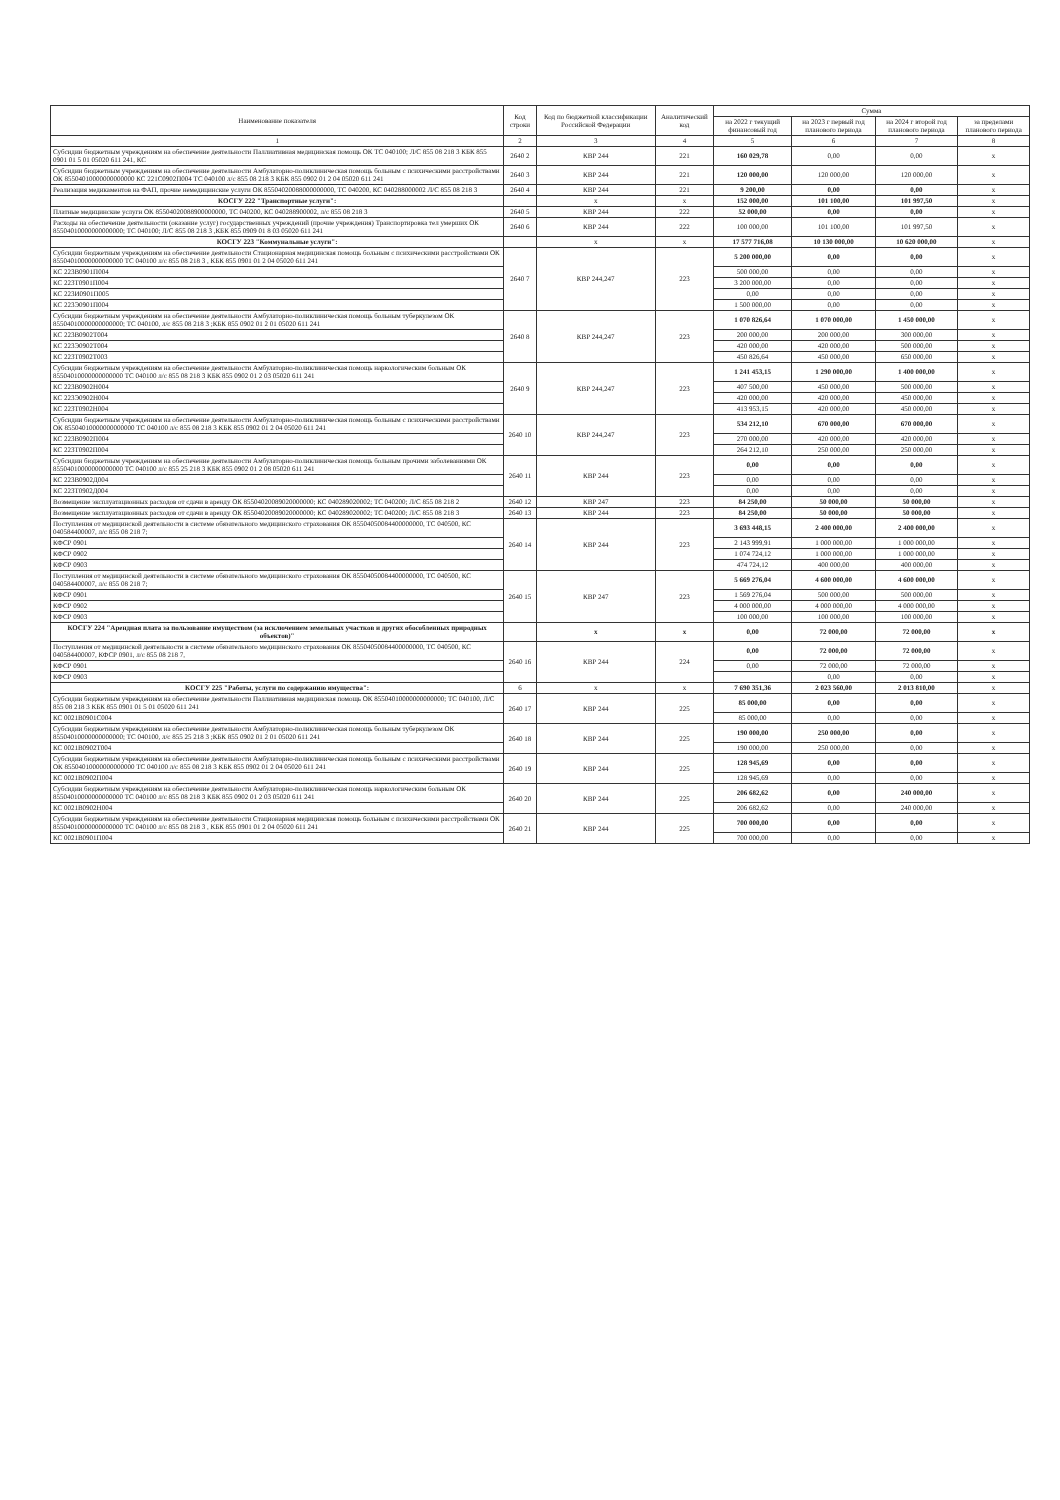| Наименование показателя | Код строки | Код по бюджетной классификации Российской Федерации | Аналитический код | Сумма | | | |
| --- | --- | --- | --- | --- | --- | --- | --- |
| | | | | на 2022 г текущий финансовый год | на 2023 г первый год планового периода | на 2024 г второй год планового периода | за пределами планового периода |
| 1 | 2 | 3 | 4 | 5 | 6 | 7 | 8 |
| Субсидии бюджетным учреждениям на обеспечение деятельности Паллиативная медицинская помощь ОК ТС 040100; Л/С 855 08 218 3 КБК 855 0901 01 5 01 05020 611 241, КС | 2640 2 | КВР 244 | 221 | 160 029,78 | 0,00 | 0,00 | x |
| Субсидии бюджетным учреждениям на обеспечение деятельности Амбулаторно-поликлиническая помощь больным с психическими расстройствами ОК 85504010000000000000 КС 221С0902П004 ТС 040100 л/с 855 08 218 3 КБК 855 0902 01 2 04 05020 611 241 | 2640 3 | КВР 244 | 221 | 120 000,00 | 120 000,00 | 120 000,00 | x |
| Реализация медикаментов на ФАП, прочие немедицинские услуги ОК 85504020088000000000, ТС 040200, КС 040288000002 Л/С 855 08 218 3 | 2640 4 | КВР 244 | 221 | 9 200,00 | 0,00 | 0,00 | x |
| КОСГУ 222 "Транспортные услуги": | | x | x | 152 000,00 | 101 100,00 | 101 997,50 | x |
| Платные медицинские услуги ОК 85504020088900000000, ТС 040200, КС 040288900002, л/с 855 08 218 3 | 2640 5 | КВР 244 | 222 | 52 000,00 | 0,00 | 0,00 | x |
| Расходы на обеспечение деятельности (оказание услуг) государственных учреждений (прочие учреждения) Транспортировка тел умерших ОК 85504010000000000000; ТС 040100; Л/С 855 08 218 3 ,КБК 855 0909 01 8 03 05020 611 241 | 2640 6 | КВР 244 | 222 | 100 000,00 | 101 100,00 | 101 997,50 | x |
| КОСГУ 223 "Коммунальные услуги": | | x | x | 17 577 716,08 | 10 130 000,00 | 10 620 000,00 | x |
| Субсидии бюджетным учреждениям на обеспечение деятельности Стационарная медицинская помощь больным с психическими расстройствами ОК 85504010000000000000 ТС 040100 л/с 855 08 218 3 , КБК 855 0901 01 2 04 05020 611 241 | 2640 7 | КВР 244,247 | 223 | 5 200 000,00 | 0,00 | 0,00 | x |
| КС 223В0901П004 | | | | 500 000,00 | 0,00 | 0,00 | x |
| КС 223Т0901П004 | | | | 3 200 000,00 | 0,00 | 0,00 | x |
| КС 223И0901П005 | | | | 0,00 | 0,00 | 0,00 | x |
| КС 223Э0901П004 | | | | 1 500 000,00 | 0,00 | 0,00 | x |
| Субсидии бюджетным учреждениям на обеспечение деятельности Амбулаторно-поликлиническая помощь больным туберкулезом ОК 85504010000000000000; ТС 040100, л/с 855 08 218 3 ;КБК 855 0902 01 2 01 05020 611 241 | 2640 8 | КВР 244,247 | 223 | 1 070 826,64 | 1 070 000,00 | 1 450 000,00 | x |
| КС 223В0902Т004 | | | | 200 000,00 | 200 000,00 | 300 000,00 | x |
| КС 223Э0902Т004 | | | | 420 000,00 | 420 000,00 | 500 000,00 | x |
| КС 223Т0902Т003 | | | | 450 826,64 | 450 000,00 | 650 000,00 | x |
| Субсидии бюджетным учреждениям на обеспечение деятельности Амбулаторно-поликлиническая помощь наркологическим больным ОК 85504010000000000000 ТС 040100 л/с 855 08 218 3 КБК 855 0902 01 2 03 05020 611 241 | 2640 9 | КВР 244,247 | 223 | 1 241 453,15 | 1 290 000,00 | 1 400 000,00 | x |
| КС 223В0902Н004 | | | | 407 500,00 | 450 000,00 | 500 000,00 | x |
| КС 223Э0902Н004 | | | | 420 000,00 | 420 000,00 | 450 000,00 | x |
| КС 223Т0902Н004 | | | | 413 953,15 | 420 000,00 | 450 000,00 | x |
| Субсидии бюджетным учреждениям на обеспечение деятельности Амбулаторно-поликлиническая помощь больным с психическими расстройствами ОК 85504010000000000000 ТС 040100 л/с 855 08 218 3 КБК 855 0902 01 2 04 05020 611 241 | 2640 10 | КВР 244,247 | 223 | 534 212,10 | 670 000,00 | 670 000,00 | x |
| КС 223В0902П004 | | | | 270 000,00 | 420 000,00 | 420 000,00 | x |
| КС 223Т0902П004 | | | | 264 212,10 | 250 000,00 | 250 000,00 | x |
| Субсидии бюджетным учреждениям на обеспечение деятельности Амбулаторно-поликлиническая помощь больным прочими заболеваниями ОК 85504010000000000000 ТС 040100 л/с 855 25 218 3 КБК 855 0902 01 2 08 05020 611 241 | 2640 11 | КВР 244 | 223 | 0,00 | 0,00 | 0,00 | x |
| КС 223В0902Д004 | | | | 0,00 | 0,00 | 0,00 | x |
| КС 223Т0902Д004 | | | | 0,00 | 0,00 | 0,00 | x |
| Возмещение эксплуатационных расходов от сдачи в аренду ОК 85504020089020000000; КС 040289020002; ТС 040200; Л/С 855 08 218 2 | 2640 12 | КВР 247 | 223 | 84 250,00 | 50 000,00 | 50 000,00 | x |
| Возмещение эксплуатационных расходов от сдачи в аренду ОК 85504020089020000000; КС 040289020002; ТС 040200; Л/С 855 08 218 3 | 2640 13 | КВР 244 | 223 | 84 250,00 | 50 000,00 | 50 000,00 | x |
| Поступления от медицинской деятельности в системе обязательного медицинского страхования ОК 85504050084400000000, ТС 040500, КС 040584400007, л/с 855 08 218 7; | 2640 14 | КВР 244 | 223 | 3 693 448,15 | 2 400 000,00 | 2 400 000,00 | x |
| КФСР 0901 | | | | 2 143 999,91 | 1 000 000,00 | 1 000 000,00 | x |
| КФСР 0902 | | | | 1 074 724,12 | 1 000 000,00 | 1 000 000,00 | x |
| КФСР 0903 | | | | 474 724,12 | 400 000,00 | 400 000,00 | x |
| Поступления от медицинской деятельности в системе обязательного медицинского страхования ОК 85504050084400000000, ТС 040500, КС 040584400007, л/с 855 08 218 7; | 2640 15 | КВР 247 | 223 | 5 669 276,04 | 4 600 000,00 | 4 600 000,00 | x |
| КФСР 0901 | | | | 1 569 276,04 | 500 000,00 | 500 000,00 | x |
| КФСР 0902 | | | | 4 000 000,00 | 4 000 000,00 | 4 000 000,00 | x |
| КФСР 0903 | | | | 100 000,00 | 100 000,00 | 100 000,00 | x |
| КОСГУ 224 "Арендная плата за пользование имуществом (за исключением земельных участков и других обособленных природных объектов)" | | x | x | 0,00 | 72 000,00 | 72 000,00 | x |
| Поступления от медицинской деятельности в системе обязательного медицинского страхования ОК 85504050084400000000, ТС 040500, КС 040584400007, КФСР 0901, л/с 855 08 218 7, | 2640 16 | КВР 244 | 224 | 0,00 | 72 000,00 | 72 000,00 | x |
| КФСР 0901 | | | | 0,00 | 72 000,00 | 72 000,00 | x |
| КФСР 0903 | | | | | 0,00 | 0,00 | x |
| КОСГУ 225 "Работы, услуги по содержанию имущества": | 6 | x | x | 7 690 351,36 | 2 023 560,00 | 2 013 810,00 | x |
| Субсидии бюджетным учреждениям на обеспечение деятельности Паллиативная медицинская помощь ОК 85504010000000000000; ТС 040100, Л/С 855 08 218 3 КБК 855 0901 01 5 01 05020 611 241 | 2640 17 | КВР 244 | 225 | 85 000,00 | 0,00 | 0,00 | x |
| КС 0021В0901С004 | | | | 85 000,00 | 0,00 | 0,00 | x |
| Субсидии бюджетным учреждениям на обеспечение деятельности Амбулаторно-поликлиническая помощь больным туберкулезом ОК 85504010000000000000; ТС 040100, л/с 855 25 218 3 ;КБК 855 0902 01 2 01 05020 611 241 | 2640 18 | КВР 244 | 225 | 190 000,00 | 250 000,00 | 0,00 | x |
| КС 0021В0902Т004 | | | | 190 000,00 | 250 000,00 | 0,00 | x |
| Субсидии бюджетным учреждениям на обеспечение деятельности Амбулаторно-поликлиническая помощь больным с психическими расстройствами ОК 85504010000000000000 ТС 040100 л/с 855 08 218 3 КБК 855 0902 01 2 04 05020 611 241 | 2640 19 | КВР 244 | 225 | 128 945,69 | 0,00 | 0,00 | x |
| КС 0021В0902П004 | | | | 128 945,69 | 0,00 | 0,00 | x |
| Субсидии бюджетным учреждениям на обеспечение деятельности Амбулаторно-поликлиническая помощь наркологическим больным ОК 85504010000000000000 ТС 040100 л/с 855 08 218 3 КБК 855 0902 01 2 03 05020 611 241 | 2640 20 | КВР 244 | 225 | 206 682,62 | 0,00 | 240 000,00 | x |
| КС 0021В0902Н004 | | | | 206 682,62 | 0,00 | 240 000,00 | x |
| Субсидии бюджетным учреждениям на обеспечение деятельности Стационарная медицинская помощь больным с психическими расстройствами ОК 85504010000000000000 ТС 040100 л/с 855 08 218 3 , КБК 855 0901 01 2 04 05020 611 241 | 2640 21 | КВР 244 | 225 | 700 000,00 | 0,00 | 0,00 | x |
| КС 0021В0901П004 | | | | 700 000,00 | 0,00 | 0,00 | x |